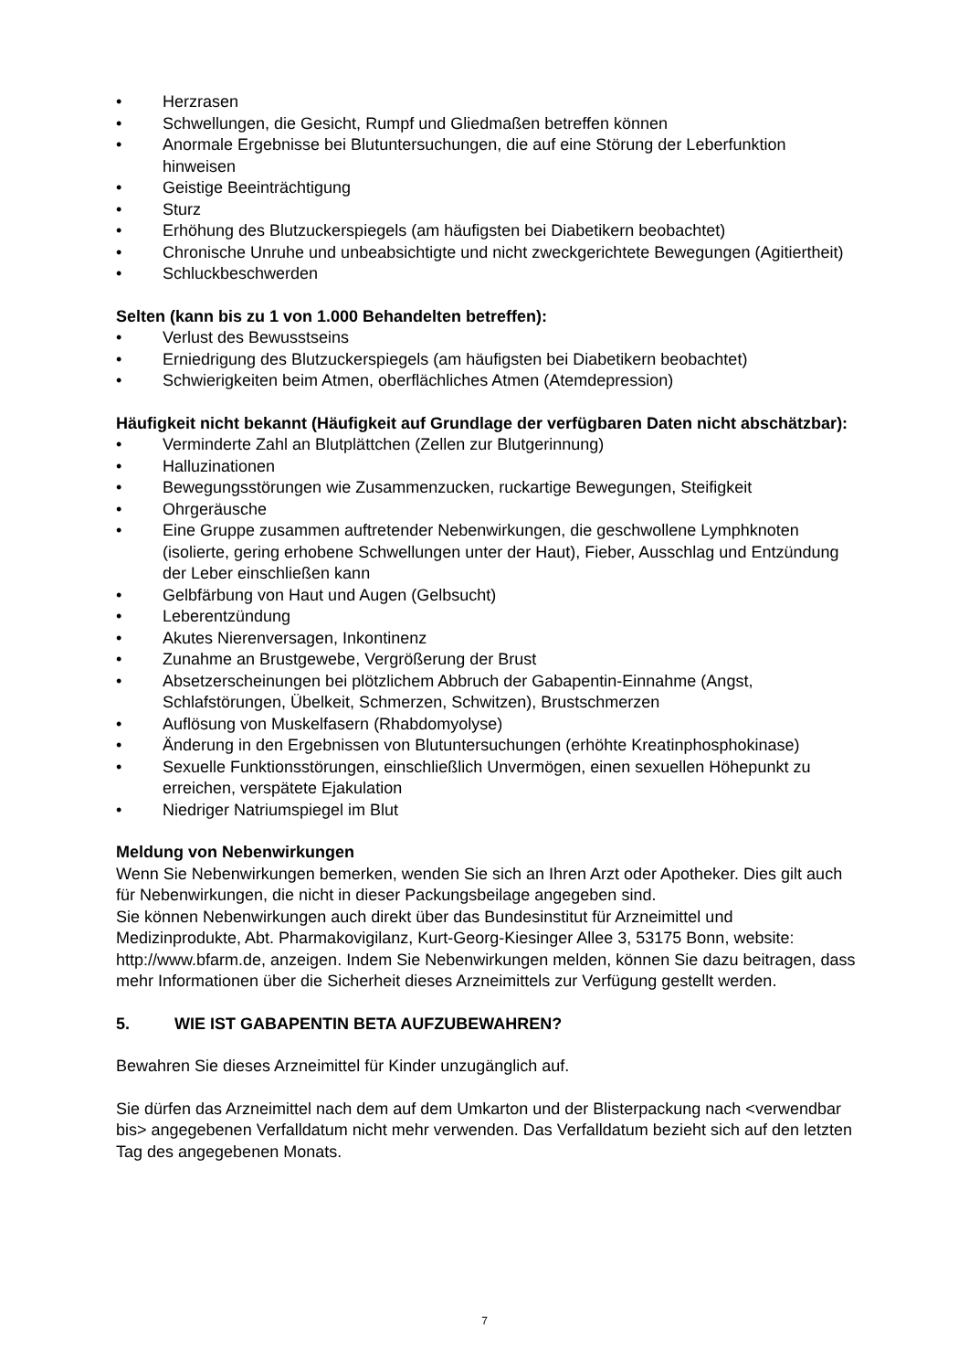• Herzrasen
• Schwellungen, die Gesicht, Rumpf und Gliedmaßen betreffen können
• Anormale Ergebnisse bei Blutuntersuchungen, die auf eine Störung der Leberfunktion hinweisen
• Geistige Beeinträchtigung
• Sturz
• Erhöhung des Blutzuckerspiegels (am häufigsten bei Diabetikern beobachtet)
• Chronische Unruhe und unbeabsichtigte und nicht zweckgerichtete Bewegungen (Agitiertheit)
• Schluckbeschwerden
Selten (kann bis zu 1 von 1.000 Behandelten betreffen):
• Verlust des Bewusstseins
• Erniedrigung des Blutzuckerspiegels (am häufigsten bei Diabetikern beobachtet)
• Schwierigkeiten beim Atmen, oberflächliches Atmen (Atemdepression)
Häufigkeit nicht bekannt (Häufigkeit auf Grundlage der verfügbaren Daten nicht abschätzbar):
• Verminderte Zahl an Blutplättchen (Zellen zur Blutgerinnung)
• Halluzinationen
• Bewegungsstörungen wie Zusammenzucken, ruckartige Bewegungen, Steifigkeit
• Ohrgeräusche
• Eine Gruppe zusammen auftretender Nebenwirkungen, die geschwollene Lymphknoten (isolierte, gering erhobene Schwellungen unter der Haut), Fieber, Ausschlag und Entzündung der Leber einschließen kann
• Gelbfärbung von Haut und Augen (Gelbsucht)
• Leberentzündung
• Akutes Nierenversagen, Inkontinenz
• Zunahme an Brustgewebe, Vergrößerung der Brust
• Absetzerscheinungen bei plötzlichem Abbruch der Gabapentin-Einnahme (Angst, Schlafstörungen, Übelkeit, Schmerzen, Schwitzen), Brustschmerzen
• Auflösung von Muskelfasern (Rhabdomyolyse)
• Änderung in den Ergebnissen von Blutuntersuchungen (erhöhte Kreatinphosphokinase)
• Sexuelle Funktionsstörungen, einschließlich Unvermögen, einen sexuellen Höhepunkt zu erreichen, verspätete Ejakulation
• Niedriger Natriumspiegel im Blut
Meldung von Nebenwirkungen
Wenn Sie Nebenwirkungen bemerken, wenden Sie sich an Ihren Arzt oder Apotheker. Dies gilt auch für Nebenwirkungen, die nicht in dieser Packungsbeilage angegeben sind.
Sie können Nebenwirkungen auch direkt über das Bundesinstitut für Arzneimittel und Medizinprodukte, Abt. Pharmakovigilanz, Kurt-Georg-Kiesinger Allee 3, 53175 Bonn, website: http://www.bfarm.de, anzeigen. Indem Sie Nebenwirkungen melden, können Sie dazu beitragen, dass mehr Informationen über die Sicherheit dieses Arzneimittels zur Verfügung gestellt werden.
5. WIE IST GABAPENTIN BETA AUFZUBEWAHREN?
Bewahren Sie dieses Arzneimittel für Kinder unzugänglich auf.
Sie dürfen das Arzneimittel nach dem auf dem Umkarton und der Blisterpackung nach <verwendbar bis> angegebenen Verfalldatum nicht mehr verwenden. Das Verfalldatum bezieht sich auf den letzten Tag des angegebenen Monats.
7